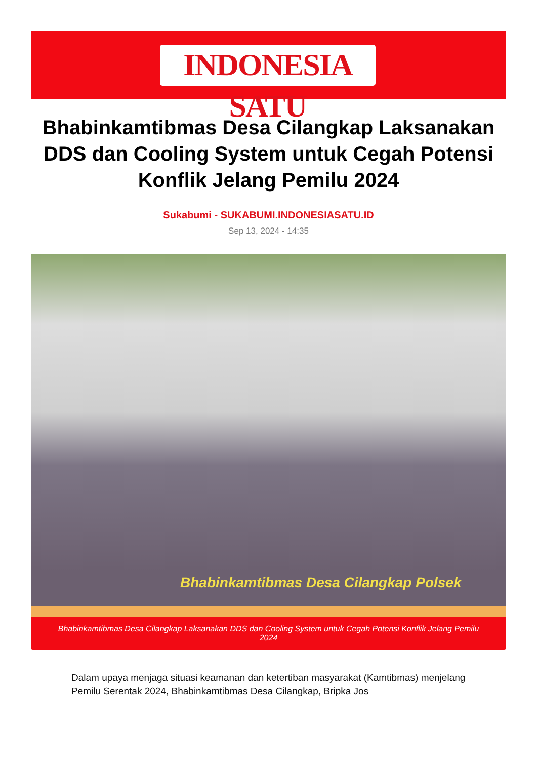INDONESIA SATU
Bhabinkamtibmas Desa Cilangkap Laksanakan DDS dan Cooling System untuk Cegah Potensi Konflik Jelang Pemilu 2024
Sukabumi - SUKABUMI.INDONESIASATU.ID
Sep 13, 2024 - 14:35
Bhabinkamtibmas Desa Cilangkap Polsek
Bhabinkamtibmas Desa Cilangkap Laksanakan DDS dan Cooling System untuk Cegah Potensi Konflik Jelang Pemilu 2024
Dalam upaya menjaga situasi keamanan dan ketertiban masyarakat (Kamtibmas) menjelang Pemilu Serentak 2024, Bhabinkamtibmas Desa Cilangkap, Bripka Jos